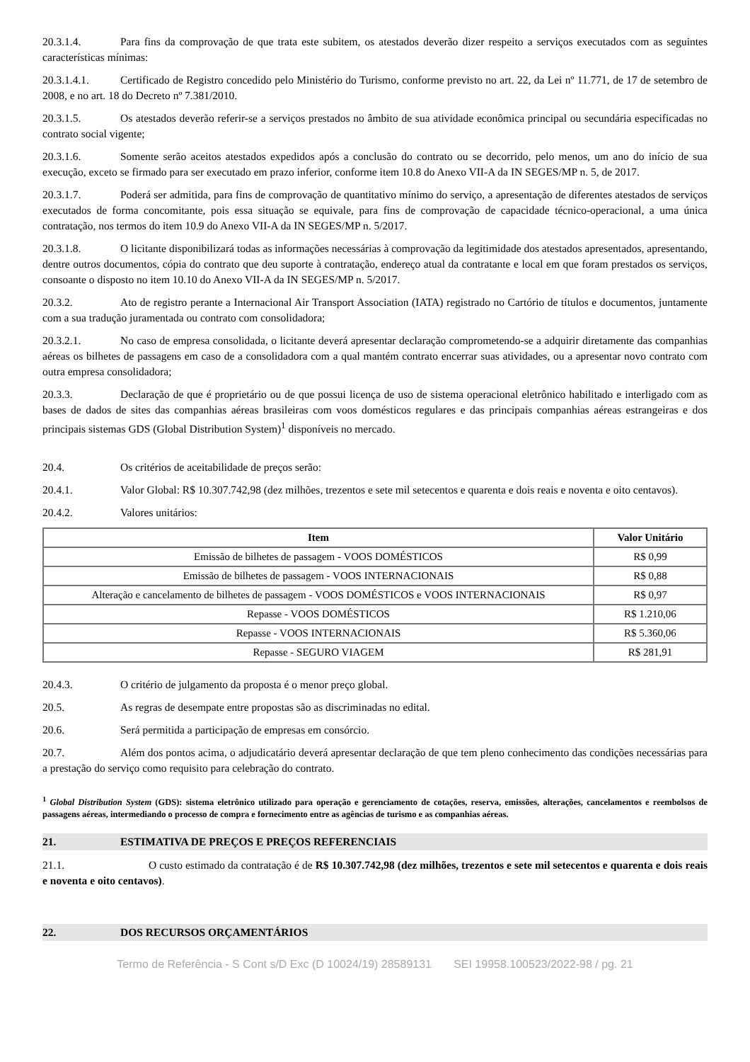20.3.1.4. Para fins da comprovação de que trata este subitem, os atestados deverão dizer respeito a serviços executados com as seguintes características mínimas:
20.3.1.4.1. Certificado de Registro concedido pelo Ministério do Turismo, conforme previsto no art. 22, da Lei nº 11.771, de 17 de setembro de 2008, e no art. 18 do Decreto nº 7.381/2010.
20.3.1.5. Os atestados deverão referir-se a serviços prestados no âmbito de sua atividade econômica principal ou secundária especificadas no contrato social vigente;
20.3.1.6. Somente serão aceitos atestados expedidos após a conclusão do contrato ou se decorrido, pelo menos, um ano do início de sua execução, exceto se firmado para ser executado em prazo inferior, conforme item 10.8 do Anexo VII-A da IN SEGES/MP n. 5, de 2017.
20.3.1.7. Poderá ser admitida, para fins de comprovação de quantitativo mínimo do serviço, a apresentação de diferentes atestados de serviços executados de forma concomitante, pois essa situação se equivale, para fins de comprovação de capacidade técnico-operacional, a uma única contratação, nos termos do item 10.9 do Anexo VII-A da IN SEGES/MP n. 5/2017.
20.3.1.8. O licitante disponibilizará todas as informações necessárias à comprovação da legitimidade dos atestados apresentados, apresentando, dentre outros documentos, cópia do contrato que deu suporte à contratação, endereço atual da contratante e local em que foram prestados os serviços, consoante o disposto no item 10.10 do Anexo VII-A da IN SEGES/MP n. 5/2017.
20.3.2. Ato de registro perante a Internacional Air Transport Association (IATA) registrado no Cartório de títulos e documentos, juntamente com a sua tradução juramentada ou contrato com consolidadora;
20.3.2.1. No caso de empresa consolidada, o licitante deverá apresentar declaração comprometendo-se a adquirir diretamente das companhias aéreas os bilhetes de passagens em caso de a consolidadora com a qual mantém contrato encerrar suas atividades, ou a apresentar novo contrato com outra empresa consolidadora;
20.3.3. Declaração de que é proprietário ou de que possui licença de uso de sistema operacional eletrônico habilitado e interligado com as bases de dados de sites das companhias aéreas brasileiras com voos domésticos regulares e das principais companhias aéreas estrangeiras e dos principais sistemas GDS (Global Distribution System)<sup>1</sup> disponíveis no mercado.
20.4. Os critérios de aceitabilidade de preços serão:
20.4.1. Valor Global: R$ 10.307.742,98 (dez milhões, trezentos e sete mil setecentos e quarenta e dois reais e noventa e oito centavos).
20.4.2. Valores unitários:
| Item | Valor Unitário |
| --- | --- |
| Emissão de bilhetes de passagem - VOOS DOMÉSTICOS | R$ 0,99 |
| Emissão de bilhetes de passagem - VOOS INTERNACIONAIS | R$ 0,88 |
| Alteração e cancelamento de bilhetes de passagem - VOOS DOMÉSTICOS e VOOS INTERNACIONAIS | R$ 0,97 |
| Repasse - VOOS DOMÉSTICOS | R$ 1.210,06 |
| Repasse - VOOS INTERNACIONAIS | R$ 5.360,06 |
| Repasse - SEGURO VIAGEM | R$ 281,91 |
20.4.3. O critério de julgamento da proposta é o menor preço global.
20.5. As regras de desempate entre propostas são as discriminadas no edital.
20.6. Será permitida a participação de empresas em consórcio.
20.7. Além dos pontos acima, o adjudicatário deverá apresentar declaração de que tem pleno conhecimento das condições necessárias para a prestação do serviço como requisito para celebração do contrato.
<sup>1</sup> Global Distribution System (GDS): sistema eletrônico utilizado para operação e gerenciamento de cotações, reserva, emissões, alterações, cancelamentos e reembolsos de passagens aéreas, intermediando o processo de compra e fornecimento entre as agências de turismo e as companhias aéreas.
21. ESTIMATIVA DE PREÇOS E PREÇOS REFERENCIAIS
21.1. O custo estimado da contratação é de R$ 10.307.742,98 (dez milhões, trezentos e sete mil setecentos e quarenta e dois reais e noventa e oito centavos).
22. DOS RECURSOS ORÇAMENTÁRIOS
Termo de Referência - S Cont s/D Exc (D 10024/19) 28589131 SEI 19958.100523/2022-98 / pg. 21